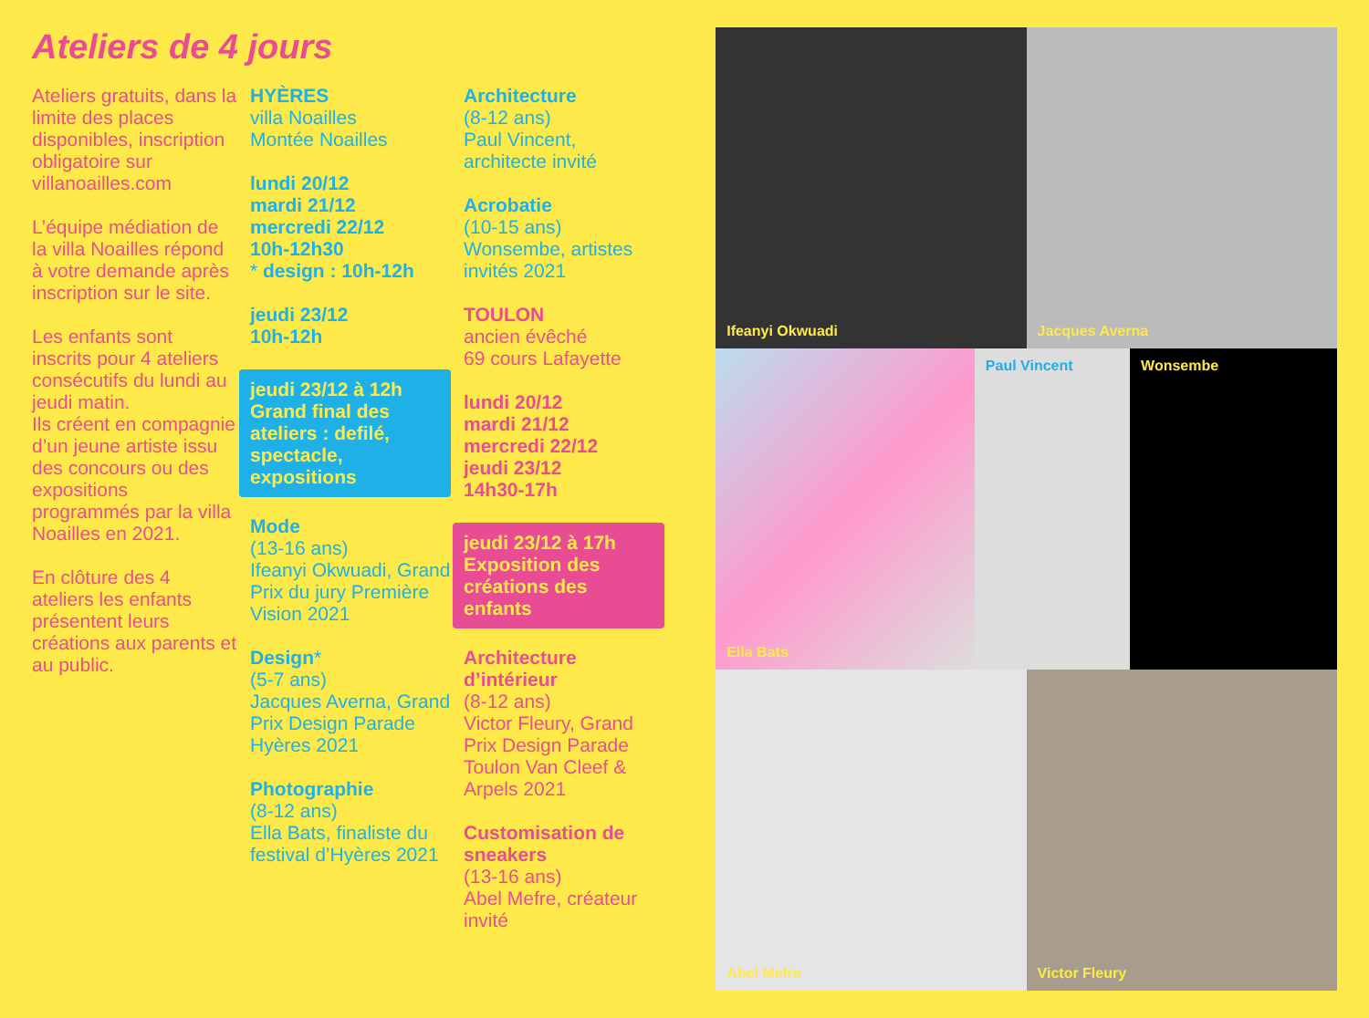Ateliers de 4 jours
Ateliers gratuits, dans la limite des places disponibles, inscription obligatoire sur villanoailles.com
L’équipe médiation de la villa Noailles répond à votre demande après inscription sur le site.
Les enfants sont inscrits pour 4 ateliers consécutifs du lundi au jeudi matin.
Ils créent en compagnie d’un jeune artiste issu des concours ou des expositions programmés par la villa Noailles en 2021.
En clôture des 4 ateliers les enfants présentent leurs créations aux parents et au public.
HYÈRES
villa Noailles
Montée Noailles
lundi 20/12
mardi 21/12
mercredi 22/12
10h-12h30
* design : 10h-12h
jeudi 23/12
10h-12h
jeudi 23/12 à 12h
Grand final des ateliers : defilé, spectacle, expositions
Mode
(13-16 ans)
Ifeanyi Okwuadi, Grand Prix du jury Première Vision 2021
Design*
(5-7 ans)
Jacques Averna, Grand Prix Design Parade Hyères 2021
Photographie
(8-12 ans)
Ella Bats, finaliste du festival d’Hyères 2021
Architecture
(8-12 ans)
Paul Vincent, architecte invité
Acrobatie
(10-15 ans)
Wonsembe, artistes invités 2021
TOULON
ancien évêché
69 cours Lafayette
lundi 20/12
mardi 21/12
mercredi 22/12
jeudi 23/12
14h30-17h
jeudi 23/12 à 17h
Exposition des créations des enfants
Architecture d’intérieur
(8-12 ans)
Victor Fleury, Grand Prix Design Parade Toulon Van Cleef & Arpels 2021
Customisation de sneakers
(13-16 ans)
Abel Mefre, créateur invité
Ifeanyi Okwuadi
Jacques Averna
Ella Bats
Paul Vincent
Wonsembe
Abel Mefre
Victor Fleury